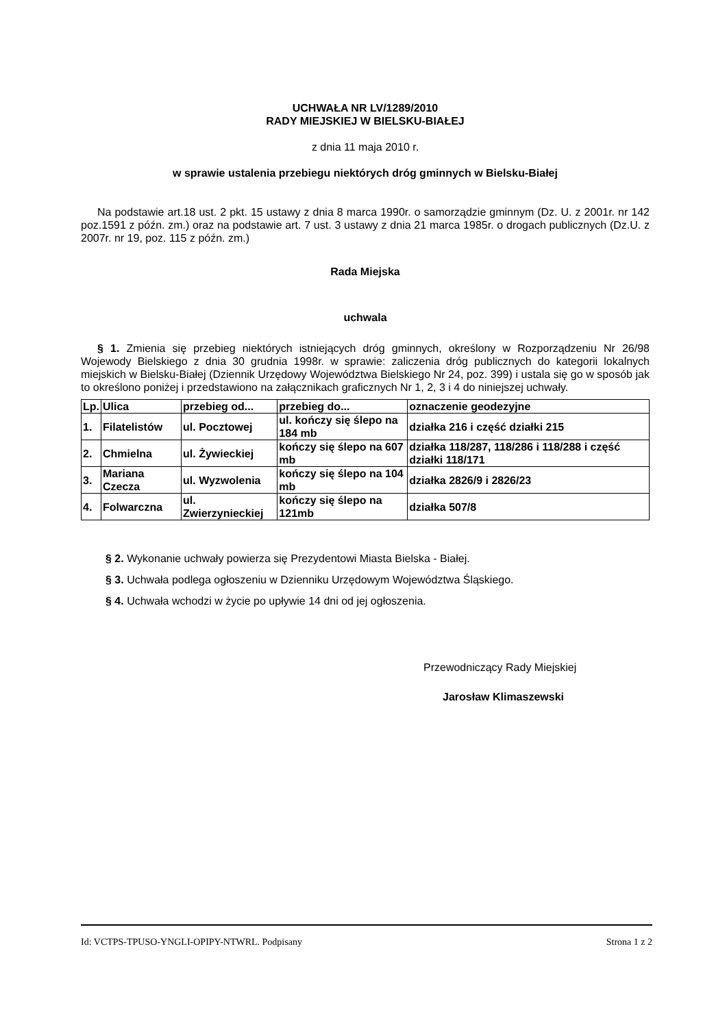UCHWAŁA NR LV/1289/2010
RADY MIEJSKIEJ W BIELSKU-BIAŁEJ
z dnia 11 maja 2010 r.
w sprawie ustalenia przebiegu niektórych dróg gminnych w Bielsku-Białej
Na podstawie art.18 ust. 2 pkt. 15 ustawy z dnia 8 marca 1990r. o samorządzie gminnym (Dz. U. z 2001r. nr 142 poz.1591 z późn. zm.) oraz na podstawie art. 7 ust. 3 ustawy z dnia 21 marca 1985r. o drogach publicznych (Dz.U. z 2007r. nr 19, poz. 115 z późn. zm.)
Rada Miejska
uchwala
§ 1. Zmienia się przebieg niektórych istniejących dróg gminnych, określony w Rozporządzeniu Nr 26/98 Wojewody Bielskiego z dnia 30 grudnia 1998r. w sprawie: zaliczenia dróg publicznych do kategorii lokalnych miejskich w Bielsku-Białej (Dziennik Urzędowy Województwa Bielskiego Nr 24, poz. 399) i ustala się go w sposób jak to określono poniżej i przedstawiono na załącznikach graficznych Nr 1, 2, 3 i 4 do niniejszej uchwały.
| Lp. | Ulica | przebieg od... | przebieg do... | oznaczenie geodezyjne |
| 1. | Filatelistów | ul. Pocztowej | ul. kończy się ślepo na 184 mb | działka 216 i część działki 215 |
| 2. | Chmielna | ul. Żywieckiej | kończy się ślepo na 607 mb | działka 118/287, 118/286 i 118/288 i część działki 118/171 |
| 3. | Mariana Czecza | ul. Wyzwolenia | kończy się ślepo na 104 mb | działka 2826/9 i 2826/23 |
| 4. | Folwarczna | ul. Zwierzynieckiej | kończy się ślepo na 121mb | działka 507/8 |
§ 2. Wykonanie uchwały powierza się Prezydentowi Miasta Bielska - Białej.
§ 3. Uchwała podlega ogłoszeniu w Dzienniku Urzędowym Województwa Śląskiego.
§ 4. Uchwała wchodzi w życie po upływie 14 dni od jej ogłoszenia.
Przewodniczący Rady Miejskiej
Jarosław Klimaszewski
Id: VCTPS-TPUSO-YNGLI-OPIPY-NTWRL. Podpisany Strona 1 z 2